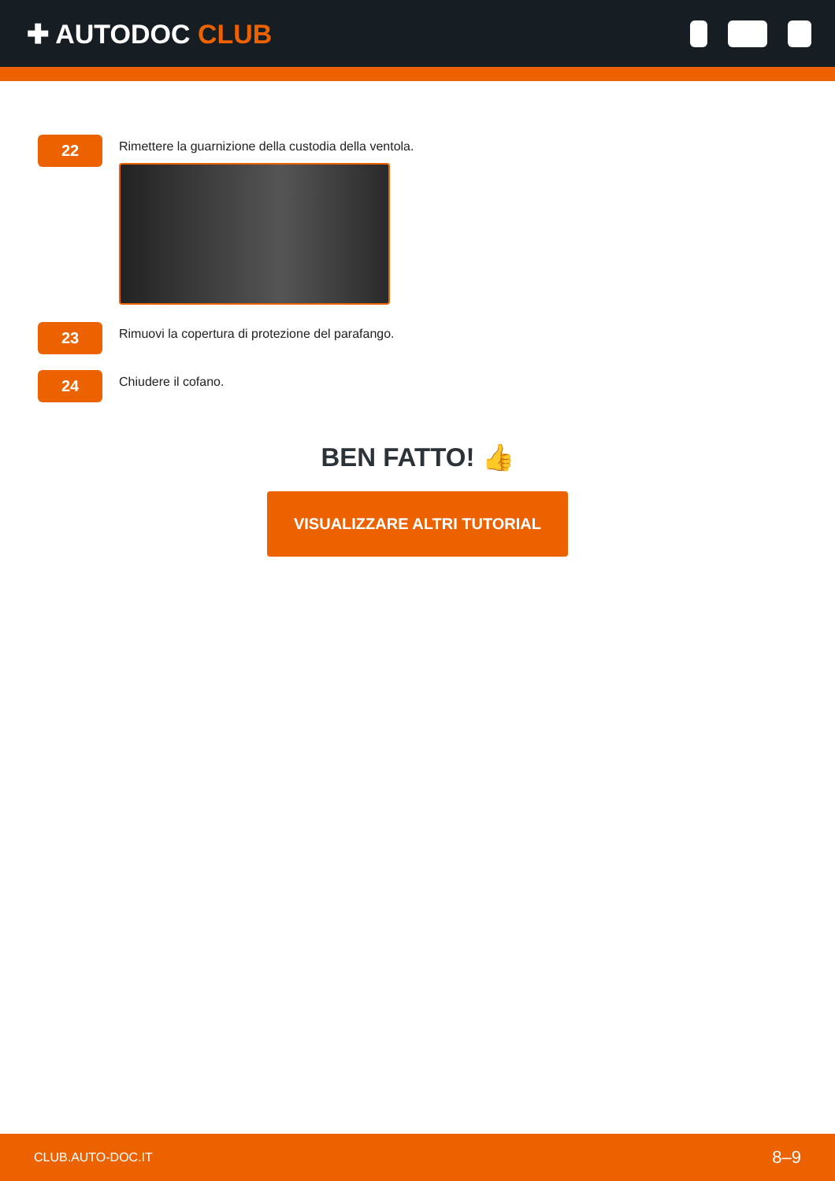✚ AUTODOC CLUB
22
Rimettere la guarnizione della custodia della ventola.
23
Rimuovi la copertura di protezione del parafango.
24
Chiudere il cofano.
BEN FATTO! 👍
VISUALIZZARE ALTRI TUTORIAL
CLUB.AUTO-DOC.IT 8–9